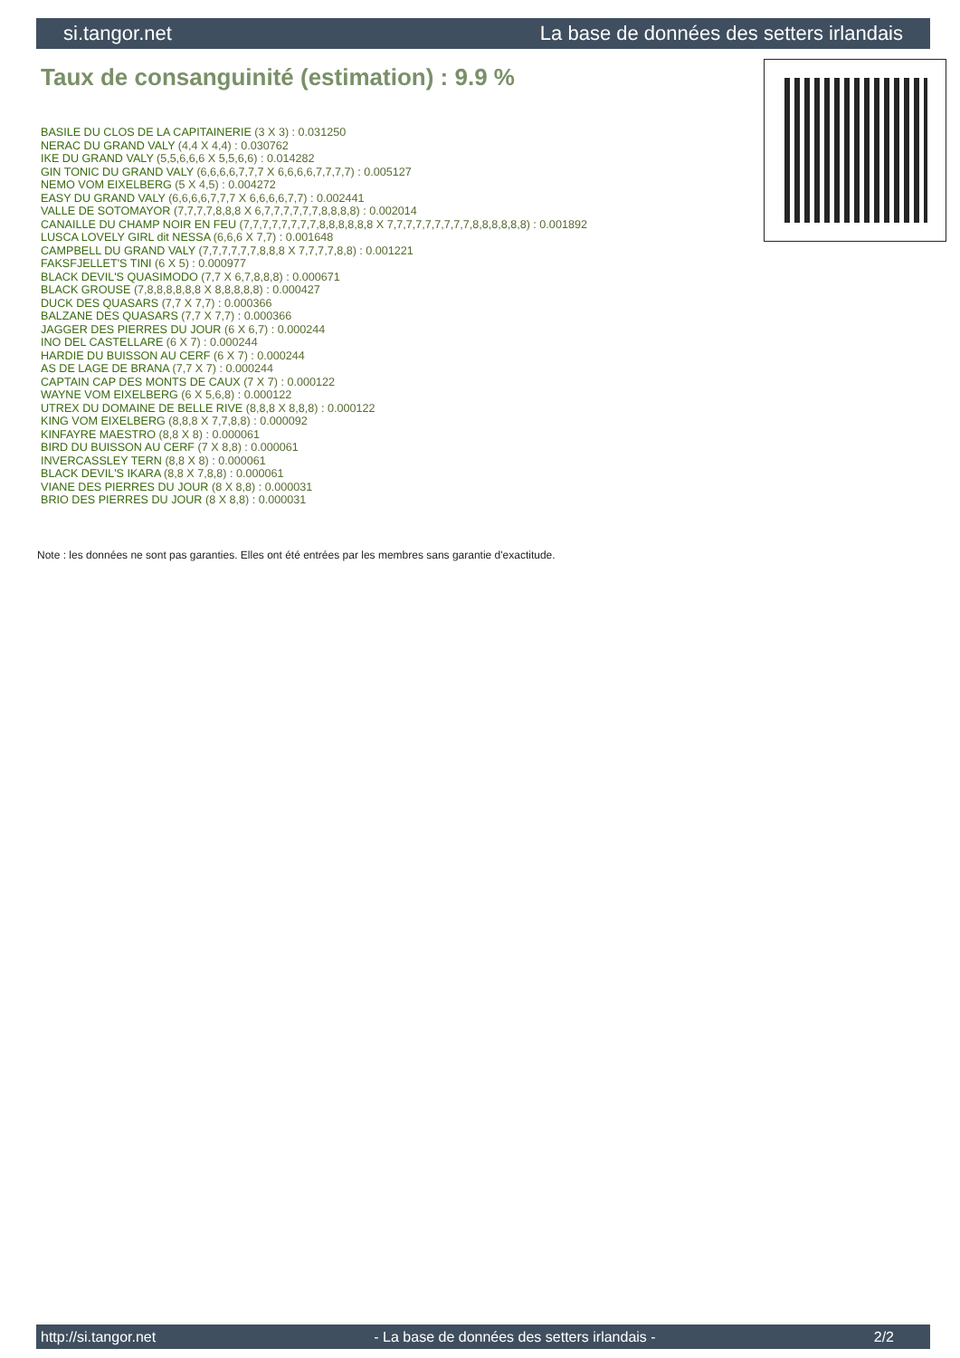si.tangor.net La base de données des setters irlandais
Taux de consanguinité (estimation) : 9.9 %
BASILE DU CLOS DE LA CAPITAINERIE (3 X 3) : 0.031250
NERAC DU GRAND VALY (4,4 X 4,4) : 0.030762
IKE DU GRAND VALY (5,5,6,6,6 X 5,5,6,6) : 0.014282
GIN TONIC DU GRAND VALY (6,6,6,6,7,7,7 X 6,6,6,6,7,7,7,7) : 0.005127
NEMO VOM EIXELBERG (5 X 4,5) : 0.004272
EASY DU GRAND VALY (6,6,6,6,7,7,7 X 6,6,6,6,7,7) : 0.002441
VALLE DE SOTOMAYOR (7,7,7,7,8,8,8 X 6,7,7,7,7,7,7,8,8,8,8) : 0.002014
CANAILLE DU CHAMP NOIR EN FEU (7,7,7,7,7,7,7,7,8,8,8,8,8,8 X 7,7,7,7,7,7,7,7,7,8,8,8,8,8,8) : 0.001892
LUSCA LOVELY GIRL dit NESSA (6,6,6 X 7,7) : 0.001648
CAMPBELL DU GRAND VALY (7,7,7,7,7,7,8,8,8 X 7,7,7,7,8,8) : 0.001221
FAKSFJELLET'S TINI (6 X 5) : 0.000977
BLACK DEVIL'S QUASIMODO (7,7 X 6,7,8,8,8) : 0.000671
BLACK GROUSE (7,8,8,8,8,8,8 X 8,8,8,8,8) : 0.000427
DUCK DES QUASARS (7,7 X 7,7) : 0.000366
BALZANE DES QUASARS (7,7 X 7,7) : 0.000366
JAGGER DES PIERRES DU JOUR (6 X 6,7) : 0.000244
INO DEL CASTELLARE (6 X 7) : 0.000244
HARDIE DU BUISSON AU CERF (6 X 7) : 0.000244
AS DE LAGE DE BRANA (7,7 X 7) : 0.000244
CAPTAIN CAP DES MONTS DE CAUX (7 X 7) : 0.000122
WAYNE VOM EIXELBERG (6 X 5,6,8) : 0.000122
UTREX DU DOMAINE DE BELLE RIVE (8,8,8 X 8,8,8) : 0.000122
KING VOM EIXELBERG (8,8,8 X 7,7,8,8) : 0.000092
KINFAYRE MAESTRO (8,8 X 8) : 0.000061
BIRD DU BUISSON AU CERF (7 X 8,8) : 0.000061
INVERCASSLEY TERN (8,8 X 8) : 0.000061
BLACK DEVIL'S IKARA (8,8 X 7,8,8) : 0.000061
VIANE DES PIERRES DU JOUR (8 X 8,8) : 0.000031
BRIO DES PIERRES DU JOUR (8 X 8,8) : 0.000031
Note : les données ne sont pas garanties. Elles ont été entrées par les membres sans garantie d'exactitude.
http://si.tangor.net - La base de données des setters irlandais - 2/2